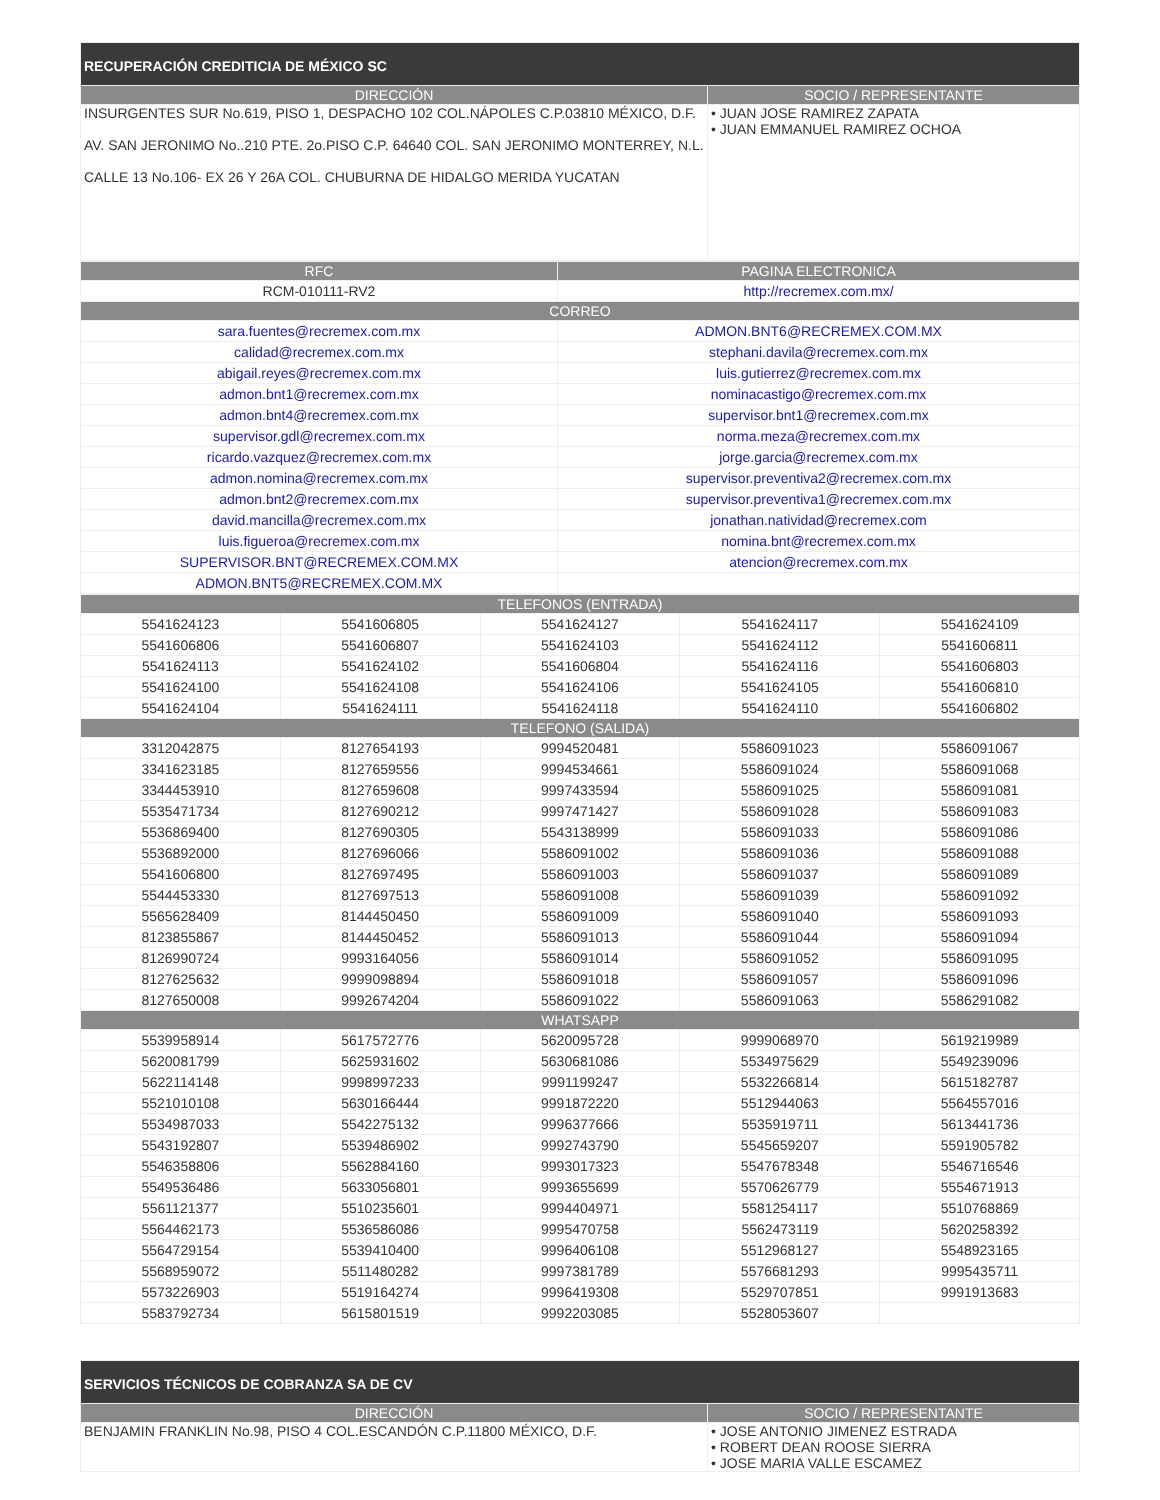| RECUPERACIÓN CREDITICIA DE MÉXICO SC | |
| --- | --- |
| DIRECCIÓN | SOCIO / REPRESENTANTE |
| INSURGENTES SUR No.619, PISO 1, DESPACHO 102 COL.NÁPOLES C.P.03810 MÉXICO, D.F. AV. SAN JERONIMO No..210 PTE. 2o.PISO C.P. 64640 COL. SAN JERONIMO MONTERREY, N.L. CALLE 13 No.106- EX 26 Y 26A COL. CHUBURNA DE HIDALGO MERIDA YUCATAN | • JUAN JOSE RAMIREZ ZAPATA • JUAN EMMANUEL RAMIREZ OCHOA |
| RFC | PAGINA ELECTRONICA |
| --- | --- |
| RCM-010111-RV2 | http://recremex.com.mx/ |
| CORREO | |
| sara.fuentes@recremex.com.mx | ADMON.BNT6@RECREMEX.COM.MX |
| calidad@recremex.com.mx | stephani.davila@recremex.com.mx |
| abigail.reyes@recremex.com.mx | luis.gutierrez@recremex.com.mx |
| admon.bnt1@recremex.com.mx | nominacastigo@recremex.com.mx |
| admon.bnt4@recremex.com.mx | supervisor.bnt1@recremex.com.mx |
| supervisor.gdl@recremex.com.mx | norma.meza@recremex.com.mx |
| ricardo.vazquez@recremex.com.mx | jorge.garcia@recremex.com.mx |
| admon.nomina@recremex.com.mx | supervisor.preventiva2@recremex.com.mx |
| admon.bnt2@recremex.com.mx | supervisor.preventiva1@recremex.com.mx |
| david.mancilla@recremex.com.mx | jonathan.natividad@recremex.com |
| luis.figueroa@recremex.com.mx | nomina.bnt@recremex.com.mx |
| SUPERVISOR.BNT@RECREMEX.COM.MX | atencion@recremex.com.mx |
| ADMON.BNT5@RECREMEX.COM.MX | |
| TELEFONOS (ENTRADA) | | | | |
| --- | --- | --- | --- | --- |
| 5541624123 | 5541606805 | 5541624127 | 5541624117 | 5541624109 |
| 5541606806 | 5541606807 | 5541624103 | 5541624112 | 5541606811 |
| 5541624113 | 5541624102 | 5541606804 | 5541624116 | 5541606803 |
| 5541624100 | 5541624108 | 5541624106 | 5541624105 | 5541606810 |
| 5541624104 | 5541624111 | 5541624118 | 5541624110 | 5541606802 |
| TELEFONO (SALIDA) | | | | |
| 3312042875 | 8127654193 | 9994520481 | 5586091023 | 5586091067 |
| 3341623185 | 8127659556 | 9994534661 | 5586091024 | 5586091068 |
| 3344453910 | 8127659608 | 9997433594 | 5586091025 | 5586091081 |
| 5535471734 | 8127690212 | 9997471427 | 5586091028 | 5586091083 |
| 5536869400 | 8127690305 | 5543138999 | 5586091033 | 5586091086 |
| 5536892000 | 8127696066 | 5586091002 | 5586091036 | 5586091088 |
| 5541606800 | 8127697495 | 5586091003 | 5586091037 | 5586091089 |
| 5544453330 | 8127697513 | 5586091008 | 5586091039 | 5586091092 |
| 5565628409 | 8144450450 | 5586091009 | 5586091040 | 5586091093 |
| 8123855867 | 8144450452 | 5586091013 | 5586091044 | 5586091094 |
| 8126990724 | 9993164056 | 5586091014 | 5586091052 | 5586091095 |
| 8127625632 | 9999098894 | 5586091018 | 5586091057 | 5586091096 |
| 8127650008 | 9992674204 | 5586091022 | 5586091063 | 5586291082 |
| WHATSAPP | | | | |
| 5539958914 | 5617572776 | 5620095728 | 9999068970 | 5619219989 |
| 5620081799 | 5625931602 | 5630681086 | 5534975629 | 5549239096 |
| 5622114148 | 9998997233 | 9991199247 | 5532266814 | 5615182787 |
| 5521010108 | 5630166444 | 9991872220 | 5512944063 | 5564557016 |
| 5534987033 | 5542275132 | 9996377666 | 5535919711 | 5613441736 |
| 5543192807 | 5539486902 | 9992743790 | 5545659207 | 5591905782 |
| 5546358806 | 5562884160 | 9993017323 | 5547678348 | 5546716546 |
| 5549536486 | 5633056801 | 9993655699 | 5570626779 | 5554671913 |
| 5561121377 | 5510235601 | 9994404971 | 5581254117 | 5510768869 |
| 5564462173 | 5536586086 | 9995470758 | 5562473119 | 5620258392 |
| 5564729154 | 5539410400 | 9996406108 | 5512968127 | 5548923165 |
| 5568959072 | 5511480282 | 9997381789 | 5576681293 | 9995435711 |
| 5573226903 | 5519164274 | 9996419308 | 5529707851 | 9991913683 |
| 5583792734 | 5615801519 | 9992203085 | 5528053607 | |
| SERVICIOS TÉCNICOS DE COBRANZA SA DE CV | |
| --- | --- |
| DIRECCIÓN | SOCIO / REPRESENTANTE |
| BENJAMIN FRANKLIN No.98, PISO 4 COL.ESCANDÓN C.P.11800 MÉXICO, D.F. | • JOSE ANTONIO JIMENEZ ESTRADA • ROBERT DEAN ROOSE SIERRA • JOSE MARIA VALLE ESCAMEZ |